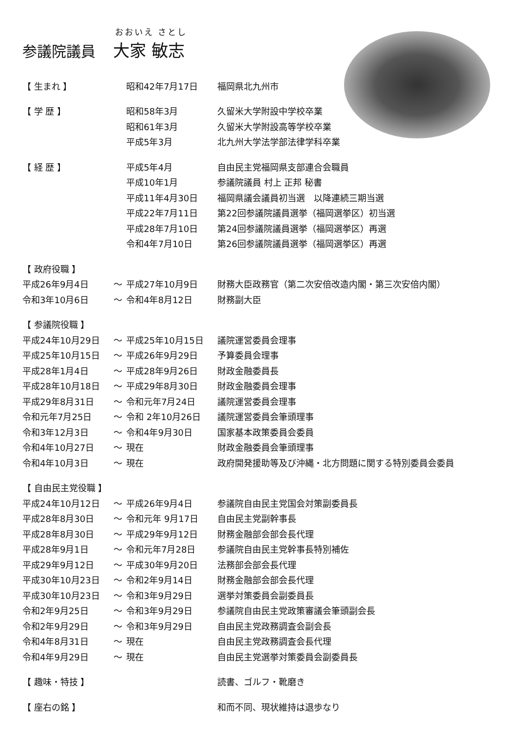おおいえ さとし
参議院議員 大家 敏志
| 【 生まれ 】 | | 昭和42年7月17日 | 福岡県北九州市 |
| 【 学 歴 】 | | 昭和58年3月 | 久留米大学附設中学校卒業 |
| | | 昭和61年3月 | 久留米大学附設高等学校卒業 |
| | | 平成5年3月 | 北九州大学法学部法律学科卒業 |
| 【 経 歴 】 | | 平成5年4月 | 自由民主党福岡県支部連合会職員 |
| | | 平成10年1月 | 参議院議員 村上 正邦 秘書 |
| | | 平成11年4月30日 | 福岡県議会議員初当選 以降連続三期当選 |
| | | 平成22年7月11日 | 第22回参議院議員選挙（福岡選挙区）初当選 |
| | | 平成28年7月10日 | 第24回参議院議員選挙（福岡選挙区）再選 |
| | | 令和4年7月10日 | 第26回参議院議員選挙（福岡選挙区）再選 |
| 【 政府役職 】 | | | |
| 平成26年9月4日 | ～ | 平成27年10月9日 | 財務大臣政務官（第二次安倍改造内閣・第三次安倍内閣） |
| 令和3年10月6日 | ～ | 令和4年8月12日 | 財務副大臣 |
| 【 参議院役職 】 | | | |
| 平成24年10月29日 | ～ | 平成25年10月15日 | 議院運営委員会理事 |
| 平成25年10月15日 | ～ | 平成26年9月29日 | 予算委員会理事 |
| 平成28年1月4日 | ～ | 平成28年9月26日 | 財政金融委員長 |
| 平成28年10月18日 | ～ | 平成29年8月30日 | 財政金融委員会理事 |
| 平成29年8月31日 | ～ | 令和元年7月24日 | 議院運営委員会理事 |
| 令和元年7月25日 | ～ | 令和 2年10月26日 | 議院運営委員会筆頭理事 |
| 令和3年12月3日 | ～ | 令和4年9月30日 | 国家基本政策委員会委員 |
| 令和4年10月27日 | ～ | 現在 | 財政金融委員会筆頭理事 |
| 令和4年10月3日 | ～ | 現在 | 政府開発援助等及び沖縄・北方問題に関する特別委員会委員 |
| 【 自由民主党役職 】 | | | |
| 平成24年10月12日 | ～ | 平成26年9月4日 | 参議院自由民主党国会対策副委員長 |
| 平成28年8月30日 | ～ | 令和元年 9月17日 | 自由民主党副幹事長 |
| 平成28年8月30日 | ～ | 平成29年9月12日 | 財務金融部会部会長代理 |
| 平成28年9月1日 | ～ | 令和元年7月28日 | 参議院自由民主党幹事長特別補佐 |
| 平成29年9月12日 | ～ | 平成30年9月20日 | 法務部会部会長代理 |
| 平成30年10月23日 | ～ | 令和2年9月14日 | 財務金融部会部会長代理 |
| 平成30年10月23日 | ～ | 令和3年9月29日 | 選挙対策委員会副委員長 |
| 令和2年9月25日 | ～ | 令和3年9月29日 | 参議院自由民主党政策審議会筆頭副会長 |
| 令和2年9月29日 | ～ | 令和3年9月29日 | 自由民主党政務調査会副会長 |
| 令和4年8月31日 | ～ | 現在 | 自由民主党政務調査会長代理 |
| 令和4年9月29日 | ～ | 現在 | 自由民主党選挙対策委員会副委員長 |
| 【 趣味・特技 】 | | | 読書、ゴルフ・靴磨き |
| 【 座右の銘 】 | | | 和而不同、現状維持は退歩なり |